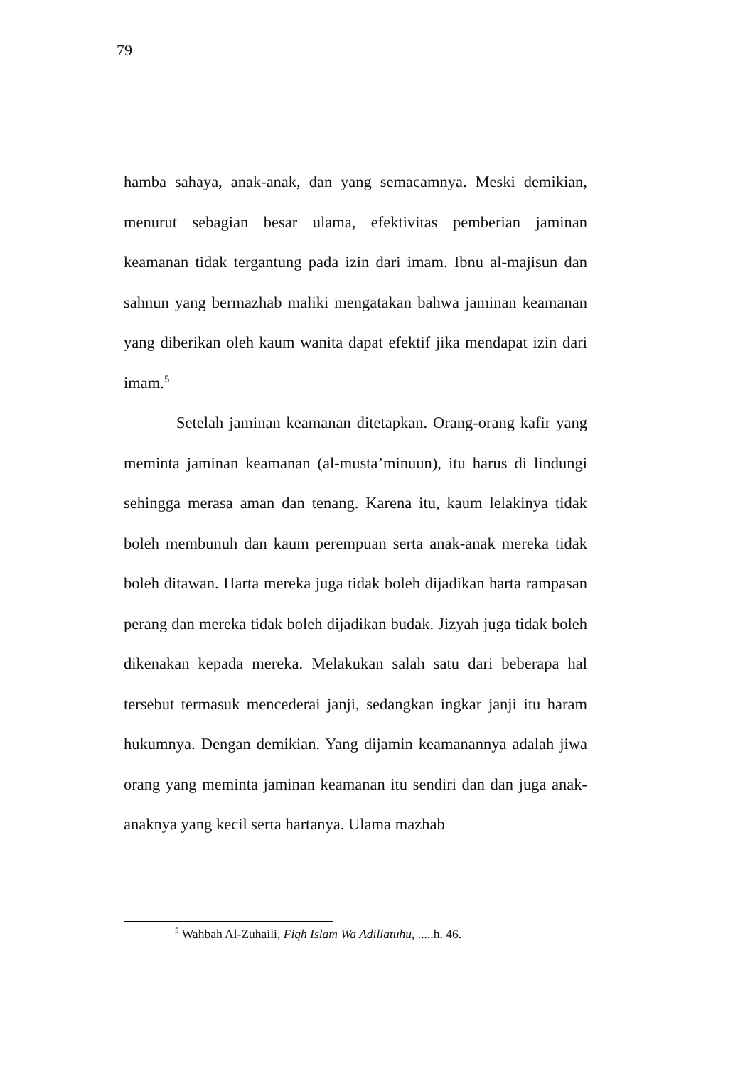79
hamba sahaya, anak-anak, dan yang semacamnya. Meski demikian, menurut sebagian besar ulama, efektivitas pemberian jaminan keamanan tidak tergantung pada izin dari imam. Ibnu al-majisun dan sahnun yang bermazhab maliki mengatakan bahwa jaminan keamanan yang diberikan oleh kaum wanita dapat efektif jika mendapat izin dari imam.<sup>5</sup>
Setelah jaminan keamanan ditetapkan. Orang-orang kafir yang meminta jaminan keamanan (al-musta’minuun), itu harus di lindungi sehingga merasa aman dan tenang. Karena itu, kaum lelakinya tidak boleh membunuh dan kaum perempuan serta anak-anak mereka tidak boleh ditawan. Harta mereka juga tidak boleh dijadikan harta rampasan perang dan mereka tidak boleh dijadikan budak. Jizyah juga tidak boleh dikenakan kepada mereka. Melakukan salah satu dari beberapa hal tersebut termasuk mencederai janji, sedangkan ingkar janji itu haram hukumnya. Dengan demikian. Yang dijamin keamanannya adalah jiwa orang yang meminta jaminan keamanan itu sendiri dan dan juga anak-anaknya yang kecil serta hartanya. Ulama mazhab
<sup>5</sup> Wahbah Al-Zuhaili, Fiqh Islam Wa Adillatuhu, .....h. 46.